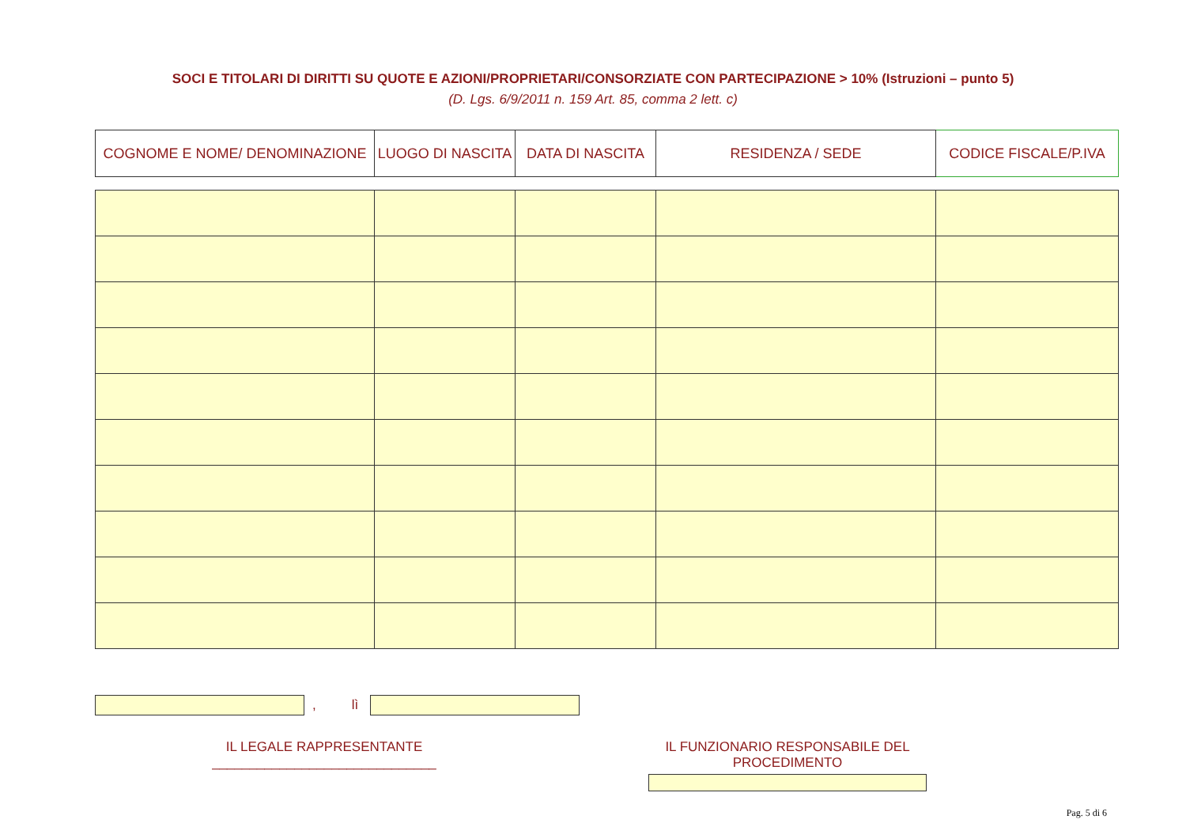SOCI E TITOLARI DI DIRITTI SU QUOTE E AZIONI/PROPRIETARI/CONSORZIATE CON PARTECIPAZIONE > 10% (Istruzioni – punto 5)
(D. Lgs. 6/9/2011 n. 159 Art. 85, comma 2 lett. c)
| COGNOME E NOME/ DENOMINAZIONE | LUOGO DI NASCITA | DATA DI NASCITA | RESIDENZA / SEDE | CODICE FISCALE/P.IVA |
| --- | --- | --- | --- | --- |
, lì
IL LEGALE RAPPRESENTANTE
______________________________
IL FUNZIONARIO RESPONSABILE DEL PROCEDIMENTO
Pag. 5 di 6